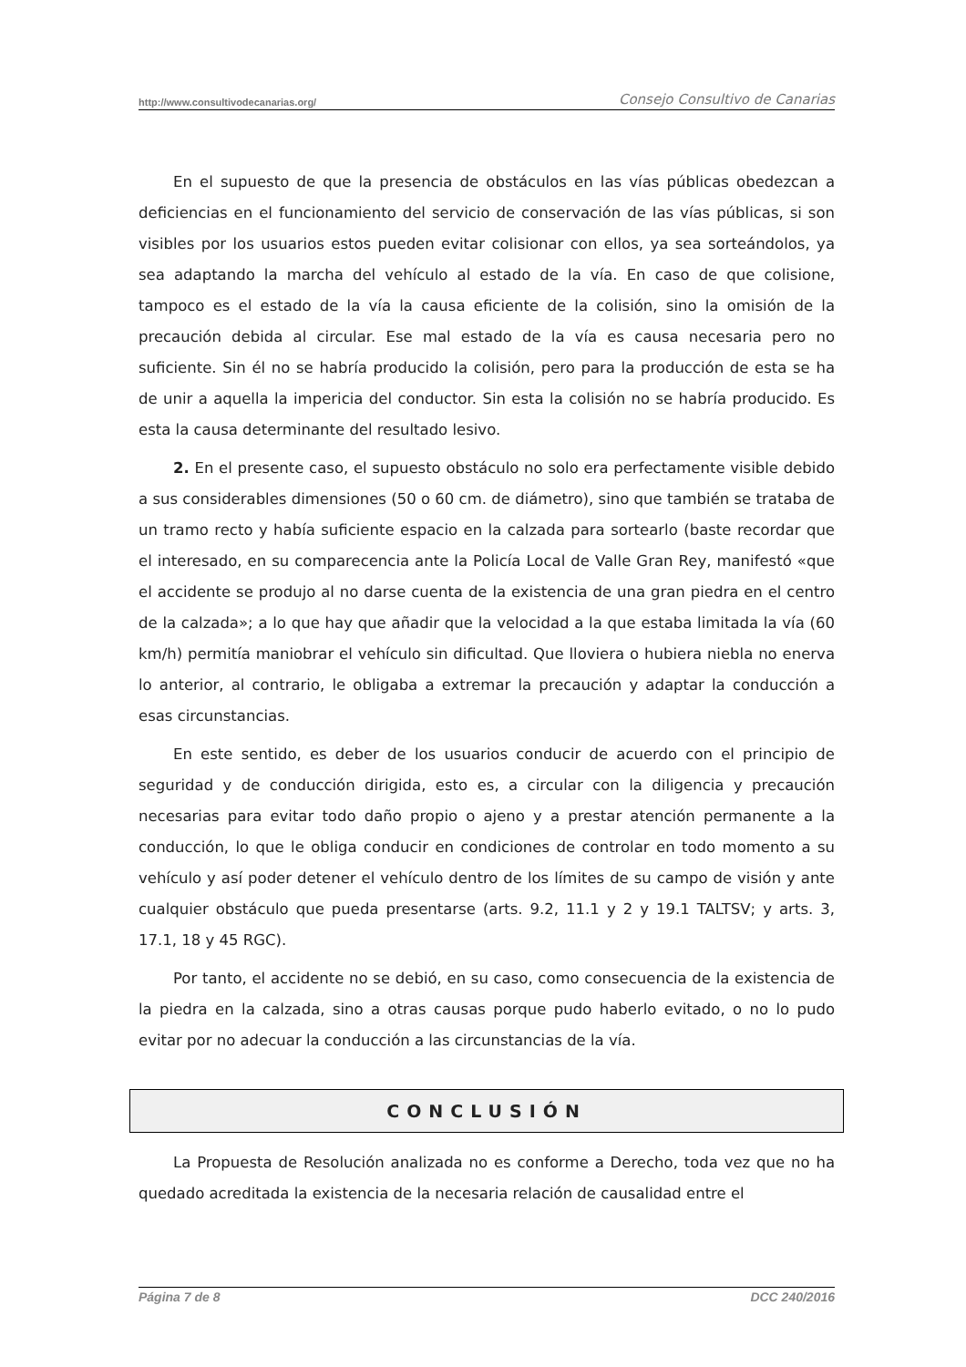http://www.consultivodecanarias.org/ Consejo Consultivo de Canarias
En el supuesto de que la presencia de obstáculos en las vías públicas obedezcan a deficiencias en el funcionamiento del servicio de conservación de las vías públicas, si son visibles por los usuarios estos pueden evitar colisionar con ellos, ya sea sorteándolos, ya sea adaptando la marcha del vehículo al estado de la vía. En caso de que colisione, tampoco es el estado de la vía la causa eficiente de la colisión, sino la omisión de la precaución debida al circular. Ese mal estado de la vía es causa necesaria pero no suficiente. Sin él no se habría producido la colisión, pero para la producción de esta se ha de unir a aquella la impericia del conductor. Sin esta la colisión no se habría producido. Es esta la causa determinante del resultado lesivo.
2. En el presente caso, el supuesto obstáculo no solo era perfectamente visible debido a sus considerables dimensiones (50 o 60 cm. de diámetro), sino que también se trataba de un tramo recto y había suficiente espacio en la calzada para sortearlo (baste recordar que el interesado, en su comparecencia ante la Policía Local de Valle Gran Rey, manifestó «que el accidente se produjo al no darse cuenta de la existencia de una gran piedra en el centro de la calzada»; a lo que hay que añadir que la velocidad a la que estaba limitada la vía (60 km/h) permitía maniobrar el vehículo sin dificultad. Que lloviera o hubiera niebla no enerva lo anterior, al contrario, le obligaba a extremar la precaución y adaptar la conducción a esas circunstancias.
En este sentido, es deber de los usuarios conducir de acuerdo con el principio de seguridad y de conducción dirigida, esto es, a circular con la diligencia y precaución necesarias para evitar todo daño propio o ajeno y a prestar atención permanente a la conducción, lo que le obliga conducir en condiciones de controlar en todo momento a su vehículo y así poder detener el vehículo dentro de los límites de su campo de visión y ante cualquier obstáculo que pueda presentarse (arts. 9.2, 11.1 y 2 y 19.1 TALTSV; y arts. 3, 17.1, 18 y 45 RGC).
Por tanto, el accidente no se debió, en su caso, como consecuencia de la existencia de la piedra en la calzada, sino a otras causas porque pudo haberlo evitado, o no lo pudo evitar por no adecuar la conducción a las circunstancias de la vía.
CONCLUSIÓN
La Propuesta de Resolución analizada no es conforme a Derecho, toda vez que no ha quedado acreditada la existencia de la necesaria relación de causalidad entre el
Página 7 de 8 DCC 240/2016